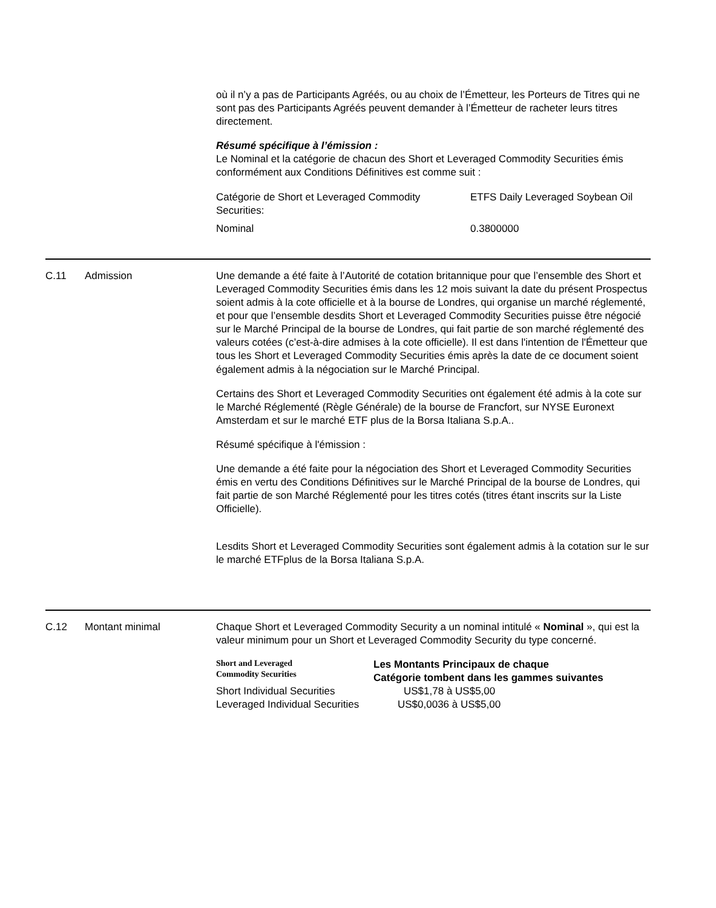où il n’y a pas de Participants Agréés, ou au choix de l’Émetteur, les Porteurs de Titres qui ne sont pas des Participants Agréés peuvent demander à l’Émetteur de racheter leurs titres directement.
Résumé spécifique à l’émission :
Le Nominal et la catégorie de chacun des Short et Leveraged Commodity Securities émis conformément aux Conditions Définitives est comme suit :
| Catégorie de Short et Leveraged Commodity Securities: | ETFS Daily Leveraged Soybean Oil |
| Nominal | 0.3800000 |
C.11 Admission Une demande a été faite à l’Autorité de cotation britannique pour que l’ensemble des Short et Leveraged Commodity Securities émis dans les 12 mois suivant la date du présent Prospectus soient admis à la cote officielle et à la bourse de Londres, qui organise un marché réglementé, et pour que l’ensemble desdits Short et Leveraged Commodity Securities puisse être négocié sur le Marché Principal de la bourse de Londres, qui fait partie de son marché réglementé des valeurs cotées (c’est-à-dire admises à la cote officielle). Il est dans l'intention de l'Émetteur que tous les Short et Leveraged Commodity Securities émis après la date de ce document soient également admis à la négociation sur le Marché Principal.
Certains des Short et Leveraged Commodity Securities ont également été admis à la cote sur le Marché Réglementé (Règle Générale) de la bourse de Francfort, sur NYSE Euronext Amsterdam et sur le marché ETF plus de la Borsa Italiana S.p.A..
Résumé spécifique à l'émission :
Une demande a été faite pour la négociation des Short et Leveraged Commodity Securities émis en vertu des Conditions Définitives sur le Marché Principal de la bourse de Londres, qui fait partie de son Marché Réglementé pour les titres cotés (titres étant inscrits sur la Liste Officielle).
Lesdits Short et Leveraged Commodity Securities sont également admis à la cotation sur le sur le marché ETFplus de la Borsa Italiana S.p.A.
C.12 Montant minimal Chaque Short et Leveraged Commodity Security a un nominal intitulé « Nominal », qui est la valeur minimum pour un Short et Leveraged Commodity Security du type concerné.
| Short and Leveraged Commodity Securities | Les Montants Principaux de chaque Catégorie tombent dans les gammes suivantes |
| Short Individual Securities | US$1,78 à US$5,00 |
| Leveraged Individual Securities | US$0,0036 à US$5,00 |